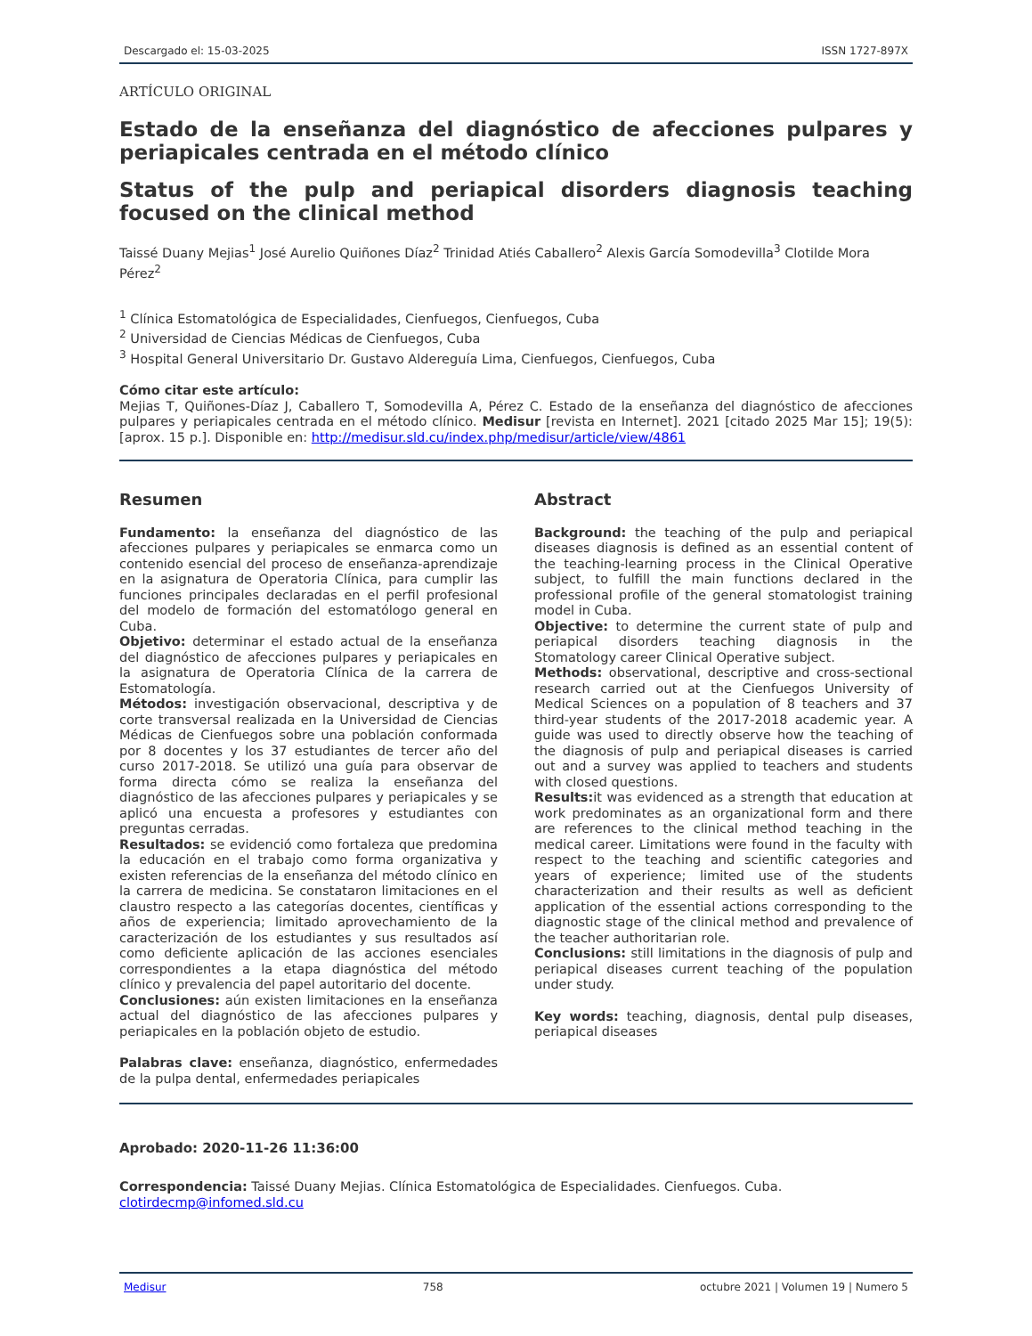Descargado el: 15-03-2025 ISSN 1727-897X
ARTÍCULO ORIGINAL
Estado de la enseñanza del diagnóstico de afecciones pulpares y periapicales centrada en el método clínico
Status of the pulp and periapical disorders diagnosis teaching focused on the clinical method
Taissé Duany Mejias<sup>1</sup> José Aurelio Quiñones Díaz<sup>2</sup> Trinidad Atiés Caballero<sup>2</sup> Alexis García Somodevilla<sup>3</sup> Clotilde Mora Pérez<sup>2</sup>
<sup>1</sup> Clínica Estomatológica de Especialidades, Cienfuegos, Cienfuegos, Cuba
<sup>2</sup> Universidad de Ciencias Médicas de Cienfuegos, Cuba
<sup>3</sup> Hospital General Universitario Dr. Gustavo Aldereguía Lima, Cienfuegos, Cienfuegos, Cuba
Cómo citar este artículo:
Mejias T, Quiñones-Díaz J, Caballero T, Somodevilla A, Pérez C. Estado de la enseñanza del diagnóstico de afecciones pulpares y periapicales centrada en el método clínico. Medisur [revista en Internet]. 2021 [citado 2025 Mar 15]; 19(5):[aprox. 15 p.]. Disponible en: http://medisur.sld.cu/index.php/medisur/article/view/4861
Resumen
Fundamento: la enseñanza del diagnóstico de las afecciones pulpares y periapicales se enmarca como un contenido esencial del proceso de enseñanza-aprendizaje en la asignatura de Operatoria Clínica, para cumplir las funciones principales declaradas en el perfil profesional del modelo de formación del estomatólogo general en Cuba.
Objetivo: determinar el estado actual de la enseñanza del diagnóstico de afecciones pulpares y periapicales en la asignatura de Operatoria Clínica de la carrera de Estomatología.
Métodos: investigación observacional, descriptiva y de corte transversal realizada en la Universidad de Ciencias Médicas de Cienfuegos sobre una población conformada por 8 docentes y los 37 estudiantes de tercer año del curso 2017-2018. Se utilizó una guía para observar de forma directa cómo se realiza la enseñanza del diagnóstico de las afecciones pulpares y periapicales y se aplicó una encuesta a profesores y estudiantes con preguntas cerradas.
Resultados: se evidenció como fortaleza que predomina la educación en el trabajo como forma organizativa y existen referencias de la enseñanza del método clínico en la carrera de medicina. Se constataron limitaciones en el claustro respecto a las categorías docentes, científicas y años de experiencia; limitado aprovechamiento de la caracterización de los estudiantes y sus resultados así como deficiente aplicación de las acciones esenciales correspondientes a la etapa diagnóstica del método clínico y prevalencia del papel autoritario del docente.
Conclusiones: aún existen limitaciones en la enseñanza actual del diagnóstico de las afecciones pulpares y periapicales en la población objeto de estudio.
Palabras clave: enseñanza, diagnóstico, enfermedades de la pulpa dental, enfermedades periapicales
Abstract
Background: the teaching of the pulp and periapical diseases diagnosis is defined as an essential content of the teaching-learning process in the Clinical Operative subject, to fulfill the main functions declared in the professional profile of the general stomatologist training model in Cuba.
Objective: to determine the current state of pulp and periapical disorders teaching diagnosis in the Stomatology career Clinical Operative subject.
Methods: observational, descriptive and cross-sectional research carried out at the Cienfuegos University of Medical Sciences on a population of 8 teachers and 37 third-year students of the 2017-2018 academic year. A guide was used to directly observe how the teaching of the diagnosis of pulp and periapical diseases is carried out and a survey was applied to teachers and students with closed questions.
Results: it was evidenced as a strength that education at work predominates as an organizational form and there are references to the clinical method teaching in the medical career. Limitations were found in the faculty with respect to the teaching and scientific categories and years of experience; limited use of the students characterization and their results as well as deficient application of the essential actions corresponding to the diagnostic stage of the clinical method and prevalence of the teacher authoritarian role.
Conclusions: still limitations in the diagnosis of pulp and periapical diseases current teaching of the population under study.
Key words: teaching, diagnosis, dental pulp diseases, periapical diseases
Aprobado: 2020-11-26 11:36:00
Correspondencia: Taissé Duany Mejias. Clínica Estomatológica de Especialidades. Cienfuegos. Cuba. clotirdecmp@infomed.sld.cu
Medisur 758 octubre 2021 | Volumen 19 | Numero 5